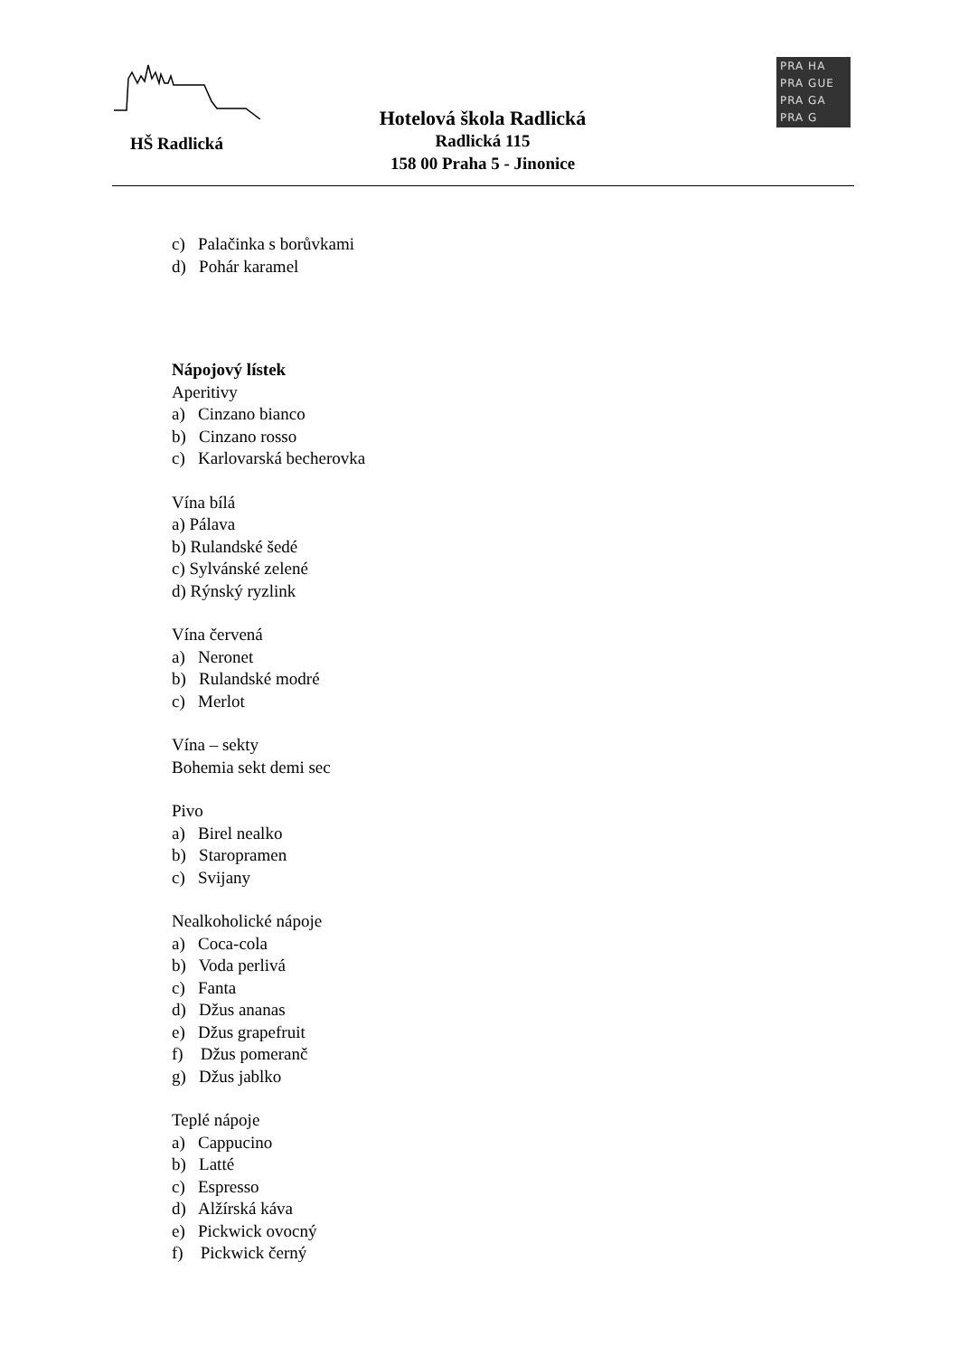HŠ Radlická
Hotelová škola Radlická
Radlická 115
158 00 Praha 5 - Jinonice
PRA HA
PRA GUE
PRA GA
PRA G
c) Palačinka s borůvkami
d) Pohár karamel
Nápojový lístek
Aperitivy
a) Cinzano bianco
b) Cinzano rosso
c) Karlovarská becherovka
Vína bílá
a) Pálava
b) Rulandské šedé
c) Sylvánské zelené
d) Rýnský ryzlink
Vína červená
a) Neronet
b) Rulandské modré
c) Merlot
Vína – sekty
Bohemia sekt demi sec
Pivo
a) Birel nealko
b) Staropramen
c) Svijany
Nealkoholické nápoje
a) Coca-cola
b) Voda perlivá
c) Fanta
d) Džus ananas
e) Džus grapefruit
f) Džus pomeranč
g) Džus jablko
Teplé nápoje
a) Cappucino
b) Latté
c) Espresso
d) Alžírská káva
e) Pickwick ovocný
f) Pickwick černý